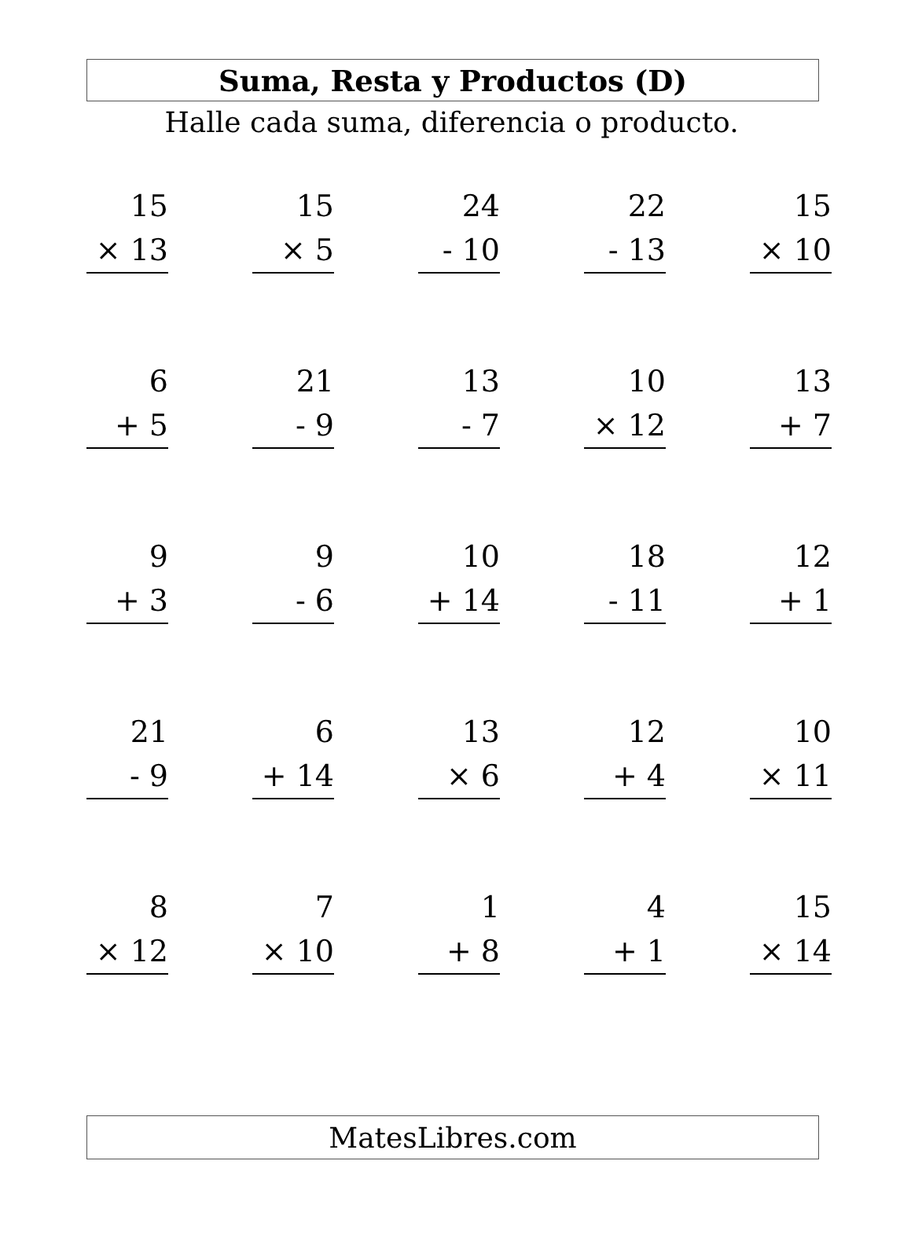Suma, Resta y Productos (D)
Halle cada suma, diferencia o producto.
| 15 × 13 | | 15 × 5 | | 24 - 10 | | 22 - 13 | | 15 × 10 |
| 6 + 5 | | 21 - 9 | | 13 - 7 | | 10 × 12 | | 13 + 7 |
| 9 + 3 | | 9 - 6 | | 10 + 14 | | 18 - 11 | | 12 + 1 |
| 21 - 9 | | 6 + 14 | | 13 × 6 | | 12 + 4 | | 10 × 11 |
| 8 × 12 | | 7 × 10 | | 1 + 8 | | 4 + 1 | | 15 × 14 |
MatesLibres.com